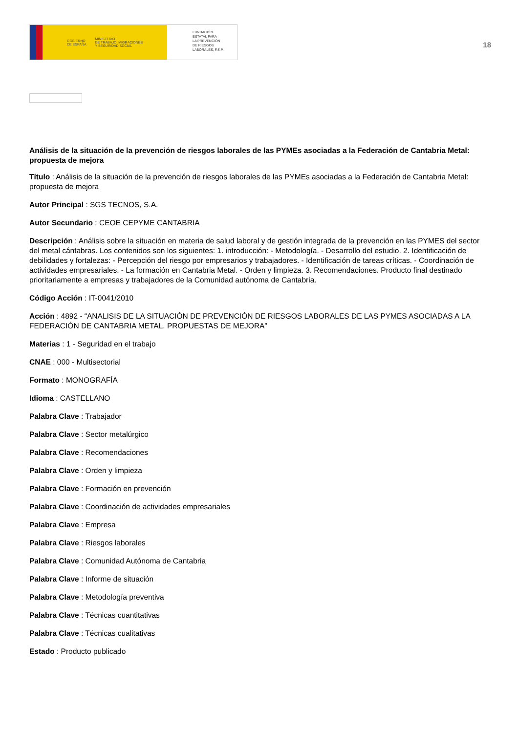GOBIERNO
DE ESPAÑA MINISTERIO
DE TRABAJO, MIGRACIONES
Y SEGURIDAD SOCIAL
FUNDACIÓN
ESTATAL PARA
LA PREVENCIÓN
DE RIESGOS
LABORALES, F.S.P.
18
Análisis de la situación de la prevención de riesgos laborales de las PYMEs asociadas a la Federación de Cantabria Metal: propuesta de mejora
Título : Análisis de la situación de la prevención de riesgos laborales de las PYMEs asociadas a la Federación de Cantabria Metal: propuesta de mejora
Autor Principal : SGS TECNOS, S.A.
Autor Secundario : CEOE CEPYME CANTABRIA
Descripción : Análisis sobre la situación en materia de salud laboral y de gestión integrada de la prevención en las PYMES del sector del metal cántabras. Los contenidos son los siguientes: 1. introducción: - Metodología. - Desarrollo del estudio. 2. Identificación de debilidades y fortalezas: - Percepción del riesgo por empresarios y trabajadores. - Identificación de tareas críticas. - Coordinación de actividades empresariales. - La formación en Cantabria Metal. - Orden y limpieza. 3. Recomendaciones. Producto final destinado prioritariamente a empresas y trabajadores de la Comunidad autónoma de Cantabria.
Código Acción : IT-0041/2010
Acción : 4892 - “ANALISIS DE LA SITUACIÓN DE PREVENCIÓN DE RIESGOS LABORALES DE LAS PYMES ASOCIADAS A LA FEDERACIÓN DE CANTABRIA METAL. PROPUESTAS DE MEJORA”
Materias : 1 - Seguridad en el trabajo
CNAE : 000 - Multisectorial
Formato : MONOGRAFÍA
Idioma : CASTELLANO
Palabra Clave : Trabajador
Palabra Clave : Sector metalúrgico
Palabra Clave : Recomendaciones
Palabra Clave : Orden y limpieza
Palabra Clave : Formación en prevención
Palabra Clave : Coordinación de actividades empresariales
Palabra Clave : Empresa
Palabra Clave : Riesgos laborales
Palabra Clave : Comunidad Autónoma de Cantabria
Palabra Clave : Informe de situación
Palabra Clave : Metodología preventiva
Palabra Clave : Técnicas cuantitativas
Palabra Clave : Técnicas cualitativas
Estado : Producto publicado